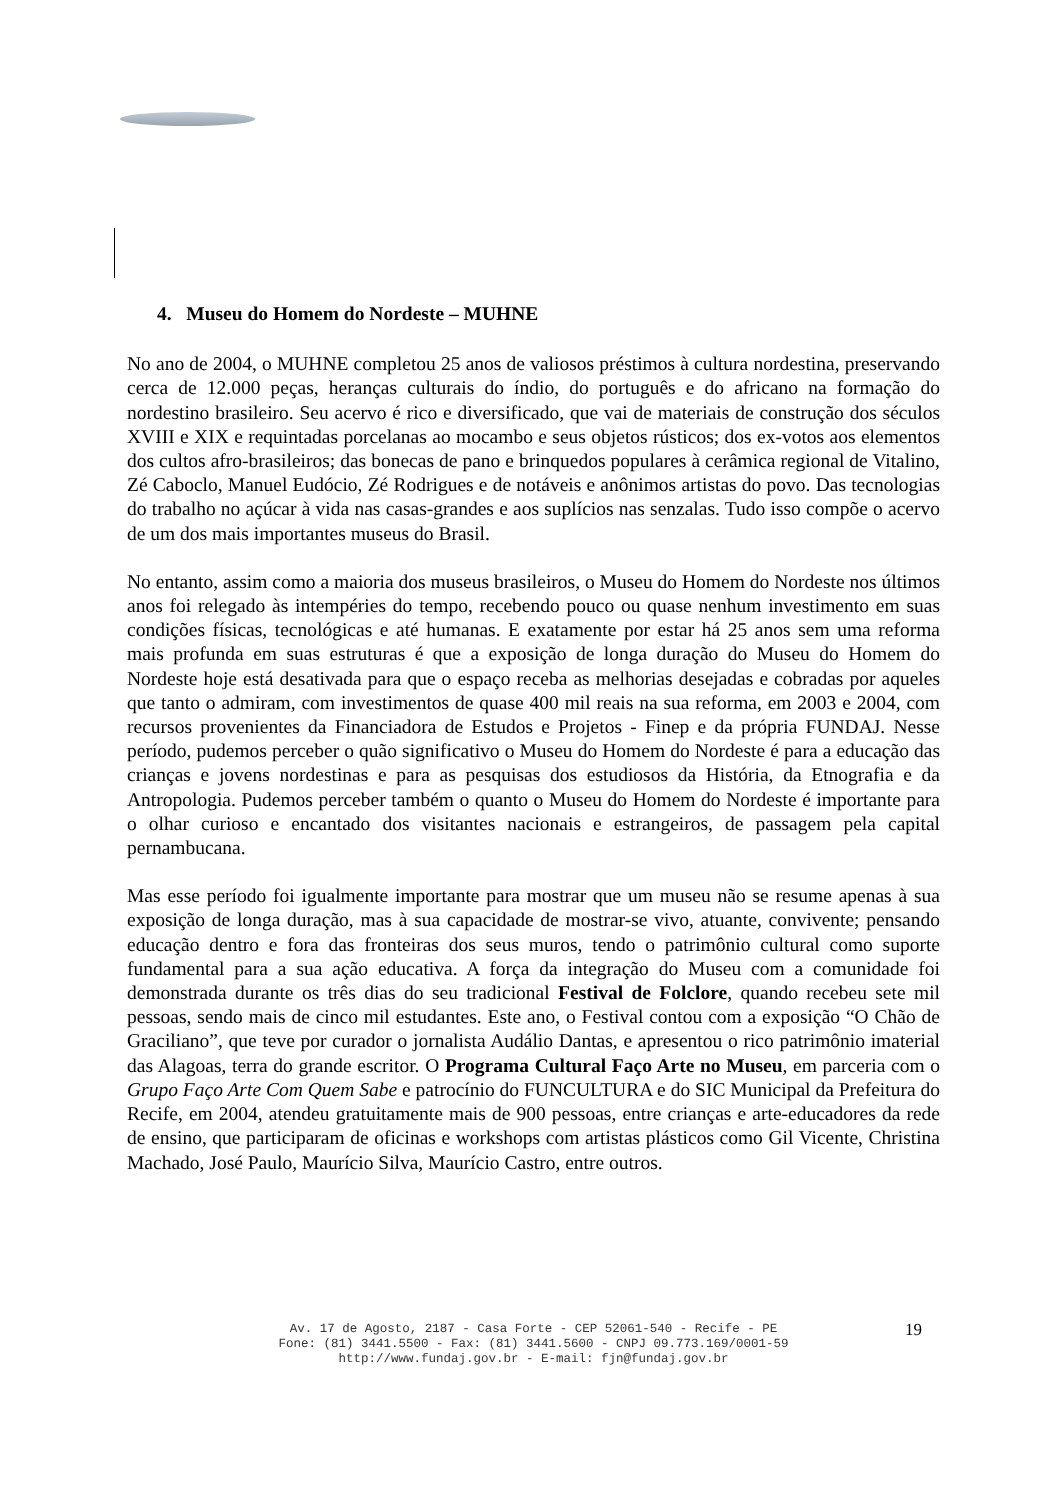4. Museu do Homem do Nordeste – MUHNE
No ano de 2004, o MUHNE completou 25 anos de valiosos préstimos à cultura nordestina, preservando cerca de 12.000 peças, heranças culturais do índio, do português e do africano na formação do nordestino brasileiro. Seu acervo é rico e diversificado, que vai de materiais de construção dos séculos XVIII e XIX e requintadas porcelanas ao mocambo e seus objetos rústicos; dos ex-votos aos elementos dos cultos afro-brasileiros; das bonecas de pano e brinquedos populares à cerâmica regional de Vitalino, Zé Caboclo, Manuel Eudócio, Zé Rodrigues e de notáveis e anônimos artistas do povo. Das tecnologias do trabalho no açúcar à vida nas casas-grandes e aos suplícios nas senzalas. Tudo isso compõe o acervo de um dos mais importantes museus do Brasil.
No entanto, assim como a maioria dos museus brasileiros, o Museu do Homem do Nordeste nos últimos anos foi relegado às intempéries do tempo, recebendo pouco ou quase nenhum investimento em suas condições físicas, tecnológicas e até humanas. E exatamente por estar há 25 anos sem uma reforma mais profunda em suas estruturas é que a exposição de longa duração do Museu do Homem do Nordeste hoje está desativada para que o espaço receba as melhorias desejadas e cobradas por aqueles que tanto o admiram, com investimentos de quase 400 mil reais na sua reforma, em 2003 e 2004, com recursos provenientes da Financiadora de Estudos e Projetos - Finep e da própria FUNDAJ. Nesse período, pudemos perceber o quão significativo o Museu do Homem do Nordeste é para a educação das crianças e jovens nordestinas e para as pesquisas dos estudiosos da História, da Etnografia e da Antropologia. Pudemos perceber também o quanto o Museu do Homem do Nordeste é importante para o olhar curioso e encantado dos visitantes nacionais e estrangeiros, de passagem pela capital pernambucana.
Mas esse período foi igualmente importante para mostrar que um museu não se resume apenas à sua exposição de longa duração, mas à sua capacidade de mostrar-se vivo, atuante, convivente; pensando educação dentro e fora das fronteiras dos seus muros, tendo o patrimônio cultural como suporte fundamental para a sua ação educativa. A força da integração do Museu com a comunidade foi demonstrada durante os três dias do seu tradicional Festival de Folclore, quando recebeu sete mil pessoas, sendo mais de cinco mil estudantes. Este ano, o Festival contou com a exposição “O Chão de Graciliano”, que teve por curador o jornalista Audálio Dantas, e apresentou o rico patrimônio imaterial das Alagoas, terra do grande escritor. O Programa Cultural Faço Arte no Museu, em parceria com o Grupo Faço Arte Com Quem Sabe e patrocínio do FUNCULTURA e do SIC Municipal da Prefeitura do Recife, em 2004, atendeu gratuitamente mais de 900 pessoas, entre crianças e arte-educadores da rede de ensino, que participaram de oficinas e workshops com artistas plásticos como Gil Vicente, Christina Machado, José Paulo, Maurício Silva, Maurício Castro, entre outros.
Av. 17 de Agosto, 2187 - Casa Forte - CEP 52061-540 - Recife - PE
Fone: (81) 3441.5500 - Fax: (81) 3441.5600 - CNPJ 09.773.169/0001-59
http://www.fundaj.gov.br - E-mail: fjn@fundaj.gov.br
19